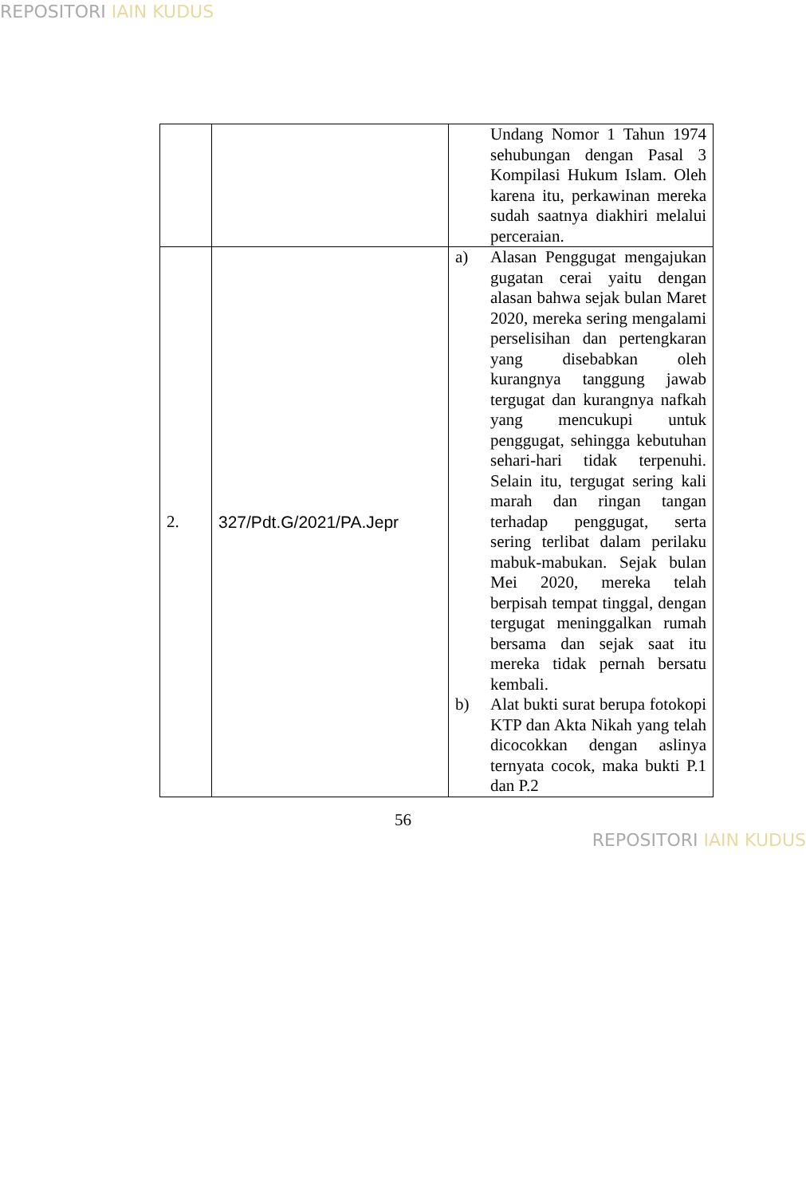REPOSITORI IAIN KUDUS
| | | Undang Nomor 1 Tahun 1974 sehubungan dengan Pasal 3 Kompilasi Hukum Islam. Oleh karena itu, perkawinan mereka sudah saatnya diakhiri melalui perceraian. |
| 2. | 327/Pdt.G/2021/PA.Jepr | a) Alasan Penggugat mengajukan gugatan cerai yaitu dengan alasan bahwa sejak bulan Maret 2020, mereka sering mengalami perselisihan dan pertengkaran yang disebabkan oleh kurangnya tanggung jawab tergugat dan kurangnya nafkah yang mencukupi untuk penggugat, sehingga kebutuhan sehari-hari tidak terpenuhi. Selain itu, tergugat sering kali marah dan ringan tangan terhadap penggugat, serta sering terlibat dalam perilaku mabuk-mabukan. Sejak bulan Mei 2020, mereka telah berpisah tempat tinggal, dengan tergugat meninggalkan rumah bersama dan sejak saat itu mereka tidak pernah bersatu kembali. b) Alat bukti surat berupa fotokopi KTP dan Akta Nikah yang telah dicocokkan dengan aslinya ternyata cocok, maka bukti P.1 dan P.2 |
56
REPOSITORI IAIN KUDUS